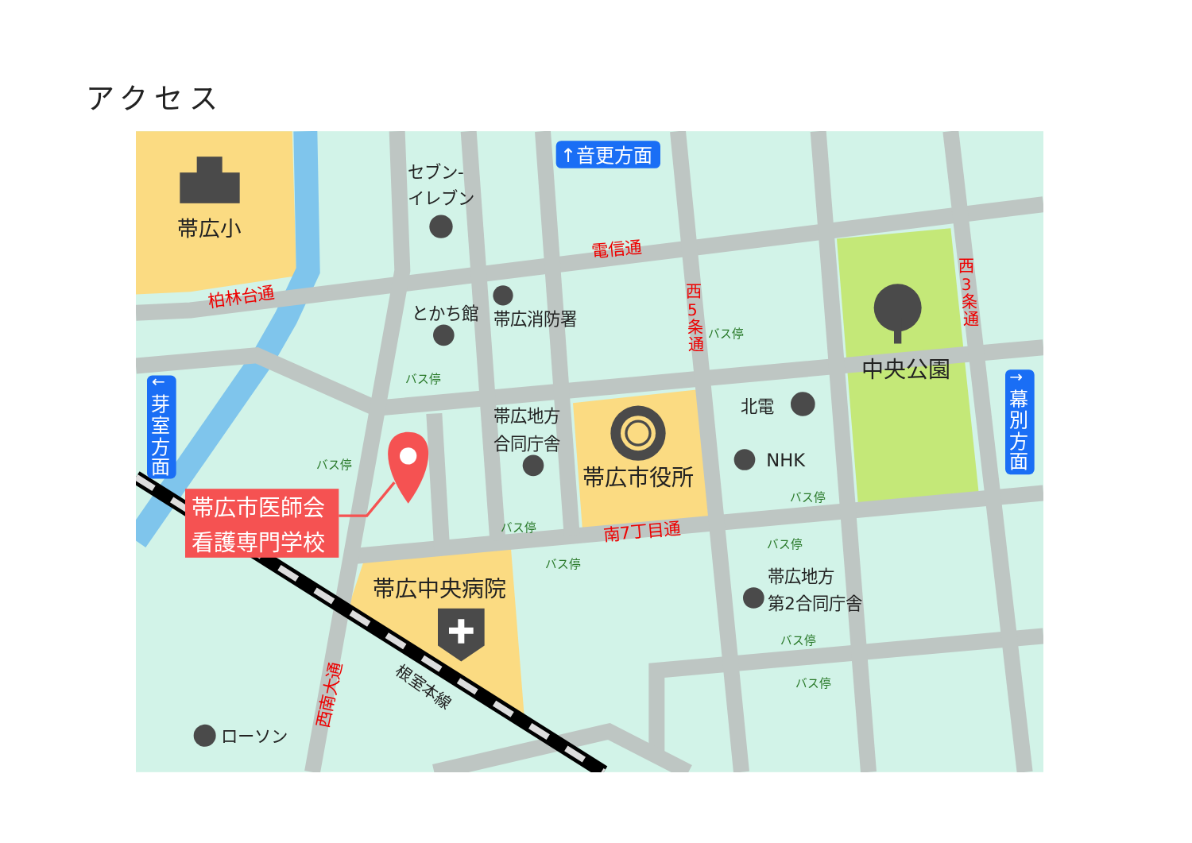アクセス
帯広小
↑音更方面
セブン-
イレブン
電信通
柏林台通
とかち館
帯広消防署
西
5
条
通
西
3
条
通
中央公園
←
芽
室
方
面
→
幕
別
方
面
北電
帯広地方
合同庁舎
NHK
帯広市役所
帯広市医師会
看護専門学校
南7丁目通
帯広中央病院
帯広地方
第2合同庁舎
西南大通
根室本線
ローソン
バス停
バス停
バス停
バス停
バス停
バス停
バス停
バス停
バス停